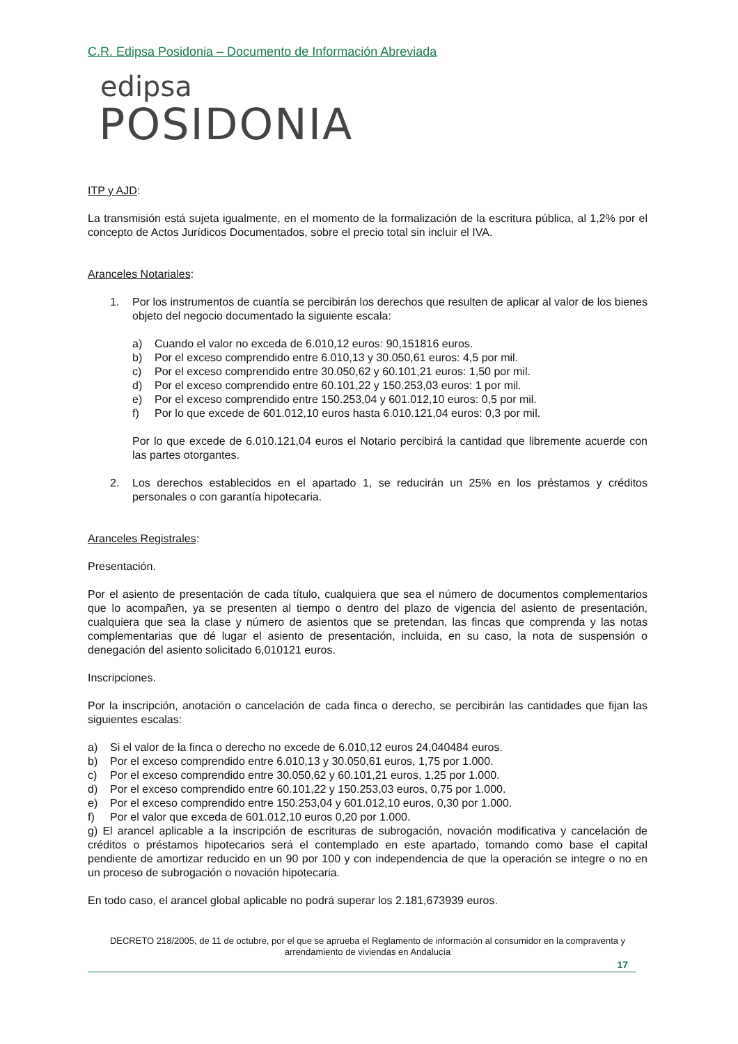C.R. Edipsa Posidonia – Documento de Información Abreviada
edipsa
POSIDONIA
ITP y AJD:
La transmisión está sujeta igualmente, en el momento de la formalización de la escritura pública, al 1,2% por el concepto de Actos Jurídicos Documentados, sobre el precio total sin incluir el IVA.
Aranceles Notariales:
1. Por los instrumentos de cuantía se percibirán los derechos que resulten de aplicar al valor de los bienes objeto del negocio documentado la siguiente escala:
a) Cuando el valor no exceda de 6.010,12 euros: 90,151816 euros.
b) Por el exceso comprendido entre 6.010,13 y 30.050,61 euros: 4,5 por mil.
c) Por el exceso comprendido entre 30.050,62 y 60.101,21 euros: 1,50 por mil.
d) Por el exceso comprendido entre 60.101,22 y 150.253,03 euros: 1 por mil.
e) Por el exceso comprendido entre 150.253,04 y 601.012,10 euros: 0,5 por mil.
f) Por lo que excede de 601.012,10 euros hasta 6.010.121,04 euros: 0,3 por mil.
Por lo que excede de 6.010.121,04 euros el Notario percibirá la cantidad que libremente acuerde con las partes otorgantes.
2. Los derechos establecidos en el apartado 1, se reducirán un 25% en los préstamos y créditos personales o con garantía hipotecaria.
Aranceles Registrales:
Presentación.
Por el asiento de presentación de cada título, cualquiera que sea el número de documentos complementarios que lo acompañen, ya se presenten al tiempo o dentro del plazo de vigencia del asiento de presentación, cualquiera que sea la clase y número de asientos que se pretendan, las fincas que comprenda y las notas complementarias que dé lugar el asiento de presentación, incluida, en su caso, la nota de suspensión o denegación del asiento solicitado 6,010121 euros.
Inscripciones.
Por la inscripción, anotación o cancelación de cada finca o derecho, se percibirán las cantidades que fijan las siguientes escalas:
a) Si el valor de la finca o derecho no excede de 6.010,12 euros 24,040484 euros.
b) Por el exceso comprendido entre 6.010,13 y 30.050,61 euros, 1,75 por 1.000.
c) Por el exceso comprendido entre 30.050,62 y 60.101,21 euros, 1,25 por 1.000.
d) Por el exceso comprendido entre 60.101,22 y 150.253,03 euros, 0,75 por 1.000.
e) Por el exceso comprendido entre 150.253,04 y 601.012,10 euros, 0,30 por 1.000.
f) Por el valor que exceda de 601.012,10 euros 0,20 por 1.000.
g) El arancel aplicable a la inscripción de escrituras de subrogación, novación modificativa y cancelación de créditos o préstamos hipotecarios será el contemplado en este apartado, tomando como base el capital pendiente de amortizar reducido en un 90 por 100 y con independencia de que la operación se integre o no en un proceso de subrogación o novación hipotecaria.
En todo caso, el arancel global aplicable no podrá superar los 2.181,673939 euros.
DECRETO 218/2005, de 11 de octubre, por el que se aprueba el Reglamento de información al consumidor en la compraventa y arrendamiento de viviendas en Andalucía
17